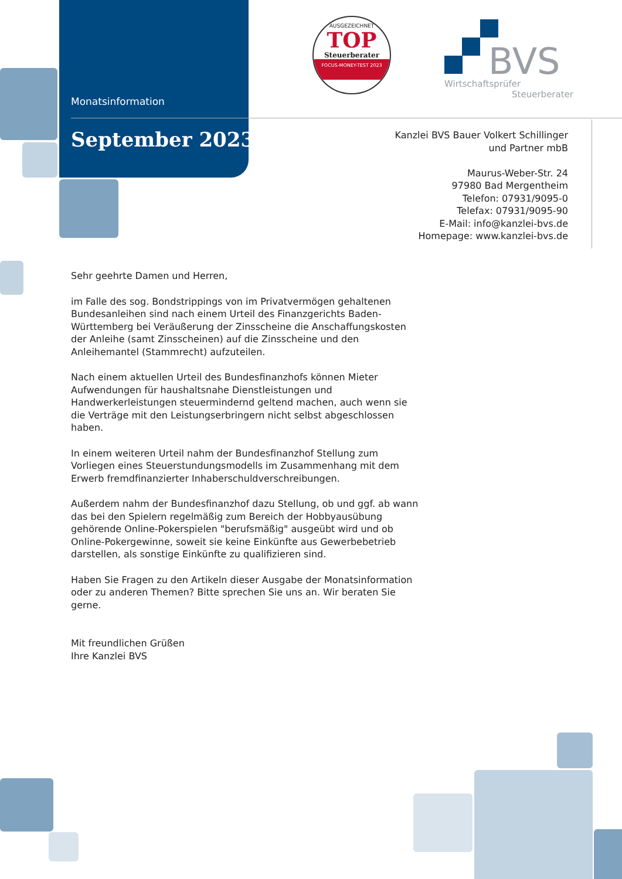Monatsinformation
September 2023
AUSGEZEICHNET
TOP
Steuerberater
FOCUS-MONEY-TEST 2023
BVS
Wirtschaftsprüfer
Steuerberater
Kanzlei BVS Bauer Volkert Schillinger
und Partner mbB
Maurus-Weber-Str. 24
97980 Bad Mergentheim
Telefon: 07931/9095-0
Telefax: 07931/9095-90
E-Mail: info@kanzlei-bvs.de
Homepage: www.kanzlei-bvs.de
Sehr geehrte Damen und Herren,
im Falle des sog. Bondstrippings von im Privatvermögen gehaltenen Bundesanleihen sind nach einem Urteil des Finanzgerichts Baden-Württemberg bei Veräußerung der Zinsscheine die Anschaffungskosten der Anleihe (samt Zinsscheinen) auf die Zinsscheine und den Anleihemantel (Stammrecht) aufzuteilen.
Nach einem aktuellen Urteil des Bundesfinanzhofs können Mieter Aufwendungen für haushaltsnahe Dienstleistungen und Handwerkerleistungen steuermindernd geltend machen, auch wenn sie die Verträge mit den Leistungserbringern nicht selbst abgeschlossen haben.
In einem weiteren Urteil nahm der Bundesfinanzhof Stellung zum Vorliegen eines Steuerstundungsmodells im Zusammenhang mit dem Erwerb fremdfinanzierter Inhaberschuldverschreibungen.
Außerdem nahm der Bundesfinanzhof dazu Stellung, ob und ggf. ab wann das bei den Spielern regelmäßig zum Bereich der Hobbyausübung gehörende Online-Pokerspielen "berufsmäßig" ausgeübt wird und ob Online-Pokergewinne, soweit sie keine Einkünfte aus Gewerbebetrieb darstellen, als sonstige Einkünfte zu qualifizieren sind.
Haben Sie Fragen zu den Artikeln dieser Ausgabe der Monatsinformation oder zu anderen Themen? Bitte sprechen Sie uns an. Wir beraten Sie gerne.
Mit freundlichen Grüßen
Ihre Kanzlei BVS